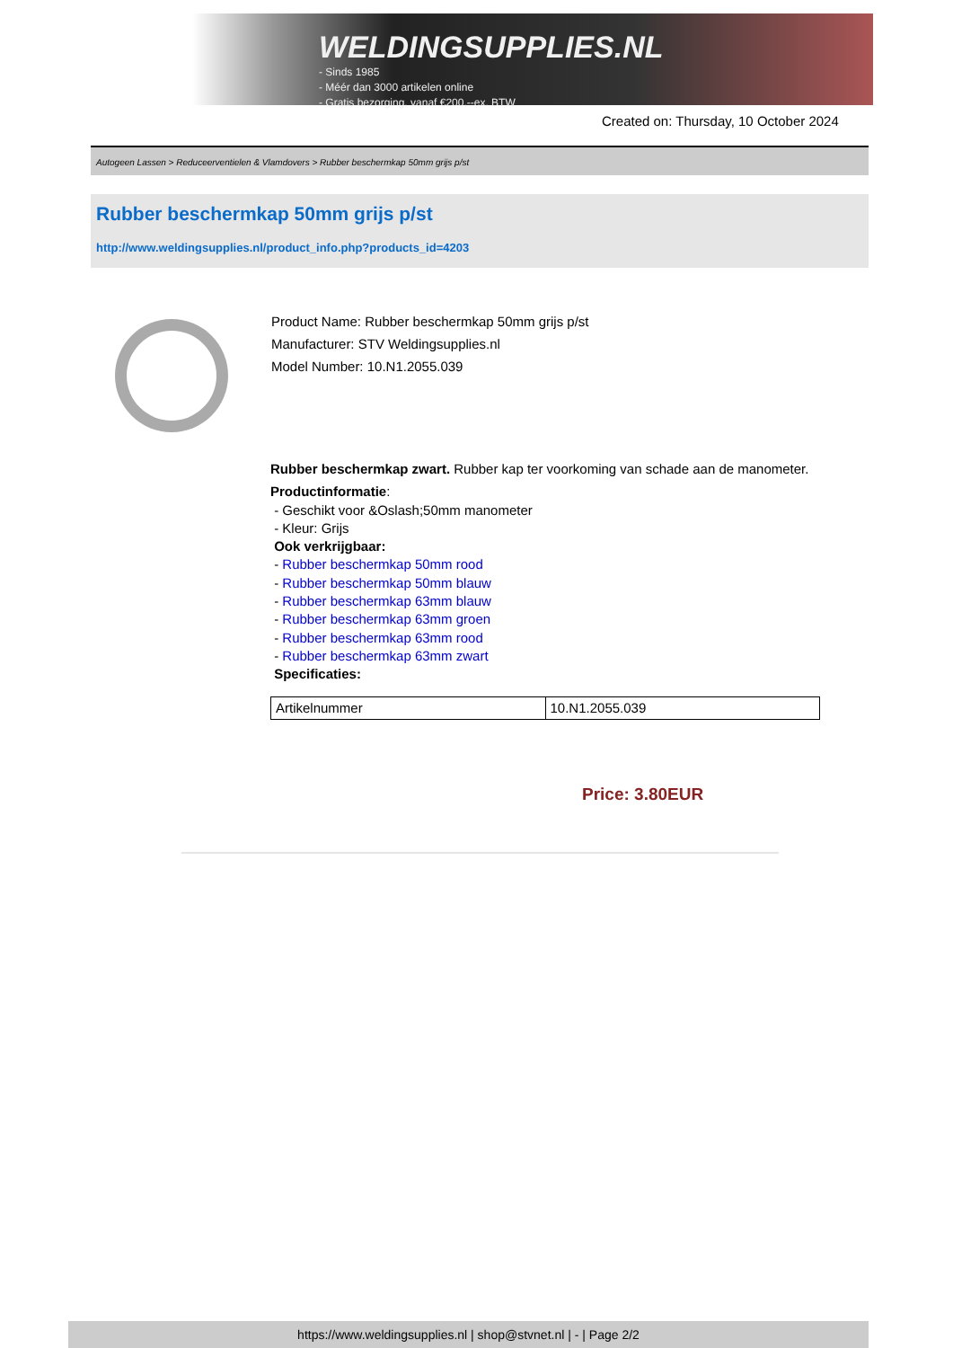WELDINGSUPPLIES.NL
- Sinds 1985
- Méér dan 3000 artikelen online
- Gratis bezorging, vanaf €200,--ex. BTW
Created on: Thursday, 10 October 2024
Autogeen Lassen > Reduceerventielen & Vlamdovers > Rubber beschermkap 50mm grijs p/st
Rubber beschermkap 50mm grijs p/st
http://www.weldingsupplies.nl/product_info.php?products_id=4203
Product Name: Rubber beschermkap 50mm grijs p/st
Manufacturer: STV Weldingsupplies.nl
Model Number: 10.N1.2055.039
Rubber beschermkap zwart. Rubber kap ter voorkoming van schade aan de manometer.
Productinformatie:
- Geschikt voor &Oslash;50mm manometer
- Kleur: Grijs
Ook verkrijgbaar:
- Rubber beschermkap 50mm rood
- Rubber beschermkap 50mm blauw
- Rubber beschermkap 63mm blauw
- Rubber beschermkap 63mm groen
- Rubber beschermkap 63mm rood
- Rubber beschermkap 63mm zwart
Specificaties:
| Artikelnummer | 10.N1.2055.039 |
Price: 3.80EUR
https://www.weldingsupplies.nl | shop@stvnet.nl | - | Page 2/2